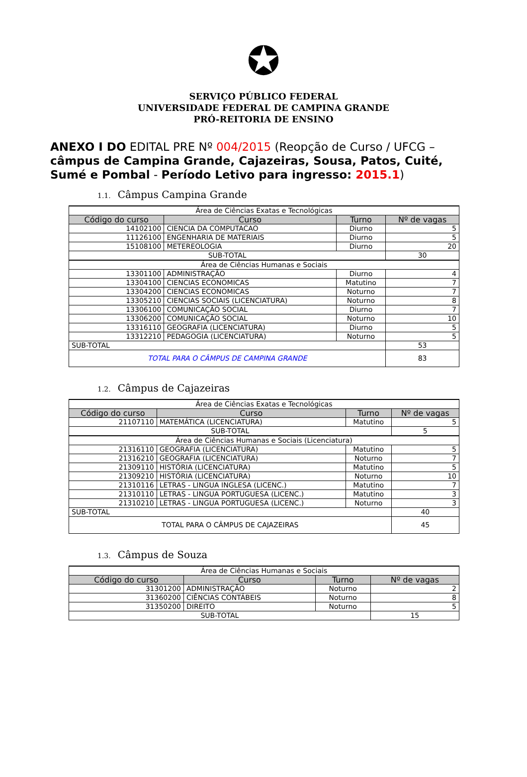✪
SERVIÇO PÚBLICO FEDERAL
UNIVERSIDADE FEDERAL DE CAMPINA GRANDE
PRÓ-REITORIA DE ENSINO
ANEXO I DO EDITAL PRE Nº 004/2015 (Reopção de Curso / UFCG – câmpus de Campina Grande, Cajazeiras, Sousa, Patos, Cuité, Sumé e Pombal - Período Letivo para ingresso: 2015.1)
1.1. Câmpus Campina Grande
| Área de Ciências Exatas e Tecnológicas | | | |
| Código do curso | Curso | Turno | Nº de vagas |
| 14102100 | CIENCIA DA COMPUTACAO | Diurno | 5 |
| 11126100 | ENGENHARIA DE MATERIAIS | Diurno | 5 |
| 15108100 | METEREOLOGIA | Diurno | 20 |
| SUB-TOTAL | | | 30 |
| Área de Ciências Humanas e Sociais | | | |
| 13301100 | ADMINISTRAÇÃO | Diurno | 4 |
| 13304100 | CIENCIAS ECONOMICAS | Matutino | 7 |
| 13304200 | CIENCIAS ECONOMICAS | Noturno | 7 |
| 13305210 | CIENCIAS SOCIAIS (LICENCIATURA) | Noturno | 8 |
| 13306100 | COMUNICAÇÃO SOCIAL | Diurno | 7 |
| 13306200 | COMUNICAÇÃO SOCIAL | Noturno | 10 |
| 13316110 | GEOGRAFIA (LICENCIATURA) | Diurno | 5 |
| 13312210 | PEDAGOGIA (LICENCIATURA) | Noturno | 5 |
| SUB-TOTAL | | | 53 |
| TOTAL PARA O CÂMPUS DE CAMPINA GRANDE | | | 83 |
1.2. Câmpus de Cajazeiras
| Área de Ciências Exatas e Tecnológicas | | | |
| Código do curso | Curso | Turno | Nº de vagas |
| 21107110 | MATEMÁTICA (LICENCIATURA) | Matutino | 5 |
| SUB-TOTAL | | | 5 |
| Área de Ciências Humanas e Sociais (Licenciatura) | | | |
| 21316110 | GEOGRAFIA (LICENCIATURA) | Matutino | 5 |
| 21316210 | GEOGRAFIA (LICENCIATURA) | Noturno | 7 |
| 21309110 | HISTÓRIA (LICENCIATURA) | Matutino | 5 |
| 21309210 | HISTÓRIA (LICENCIATURA) | Noturno | 10 |
| 21310116 | LETRAS - LINGUA INGLESA (LICENC.) | Matutino | 7 |
| 21310110 | LETRAS - LINGUA PORTUGUESA (LICENC.) | Matutino | 3 |
| 21310210 | LETRAS - LINGUA PORTUGUESA (LICENC.) | Noturno | 3 |
| SUB-TOTAL | | | 40 |
| TOTAL PARA O CÂMPUS DE CAJAZEIRAS | | | 45 |
1.3. Câmpus de Souza
| Área de Ciências Humanas e Sociais | | | |
| Código do curso | Curso | Turno | Nº de vagas |
| 31301200 | ADMINISTRAÇÃO | Noturno | 2 |
| 31360200 | CIÊNCIAS CONTÁBEIS | Noturno | 8 |
| 31350200 | DIREITO | Noturno | 5 |
| SUB-TOTAL | | | 15 |